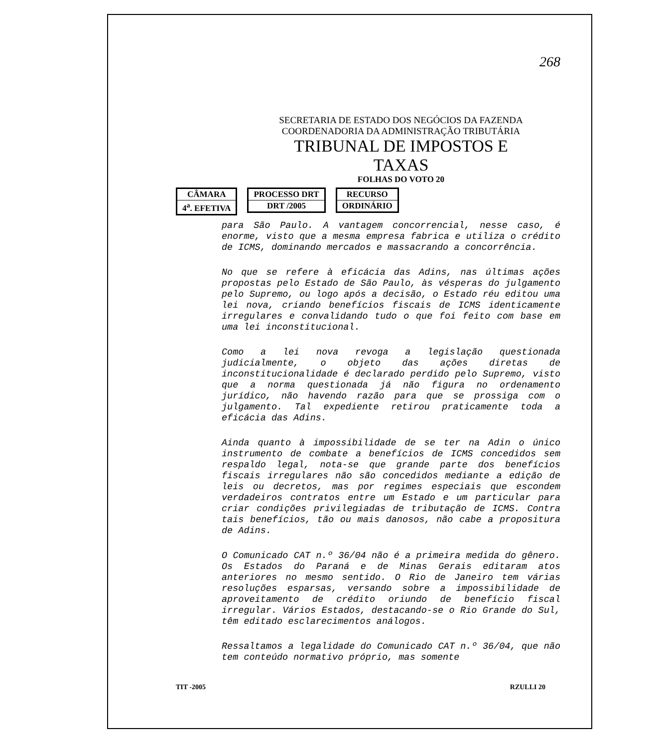268
SECRETARIA DE ESTADO DOS NEGÓCIOS DA FAZENDA
COORDENADORIA DA ADMINISTRAÇÃO TRIBUTÁRIA
TRIBUNAL DE IMPOSTOS E TAXAS
FOLHAS DO VOTO 20
| / CÂMARA / / --- / / 4<sup>a</sup>. EFETIVA / | / PROCESSO DRT / / --- / / DRT /2005 / | / RECURSO / / --- / / ORDINÁRIO / |
para São Paulo. A vantagem concorrencial, nesse caso, é enorme, visto que a mesma empresa fabrica e utiliza o crédito de ICMS, dominando mercados e massacrando a concorrência.
No que se refere à eficácia das Adins, nas últimas ações propostas pelo Estado de São Paulo, às vésperas do julgamento pelo Supremo, ou logo após a decisão, o Estado réu editou uma lei nova, criando benefícios fiscais de ICMS identicamente irregulares e convalidando tudo o que foi feito com base em uma lei inconstitucional.
Como a lei nova revoga a legislação questionada judicialmente, o objeto das ações diretas de inconstitucionalidade é declarado perdido pelo Supremo, visto que a norma questionada já não figura no ordenamento jurídico, não havendo razão para que se prossiga com o julgamento. Tal expediente retirou praticamente toda a eficácia das Adins.
Ainda quanto à impossibilidade de se ter na Adin o único instrumento de combate a benefícios de ICMS concedidos sem respaldo legal, nota-se que grande parte dos benefícios fiscais irregulares não são concedidos mediante a edição de leis ou decretos, mas por regimes especiais que escondem verdadeiros contratos entre um Estado e um particular para criar condições privilegiadas de tributação de ICMS. Contra tais benefícios, tão ou mais danosos, não cabe a propositura de Adins.
O Comunicado CAT n.º 36/04 não é a primeira medida do gênero. Os Estados do Paraná e de Minas Gerais editaram atos anteriores no mesmo sentido. O Rio de Janeiro tem várias resoluções esparsas, versando sobre a impossibilidade de aproveitamento de crédito oriundo de benefício fiscal irregular. Vários Estados, destacando-se o Rio Grande do Sul, têm editado esclarecimentos análogos.
Ressaltamos a legalidade do Comunicado CAT n.º 36/04, que não tem conteúdo normativo próprio, mas somente
TIT -2005 RZULLI 20